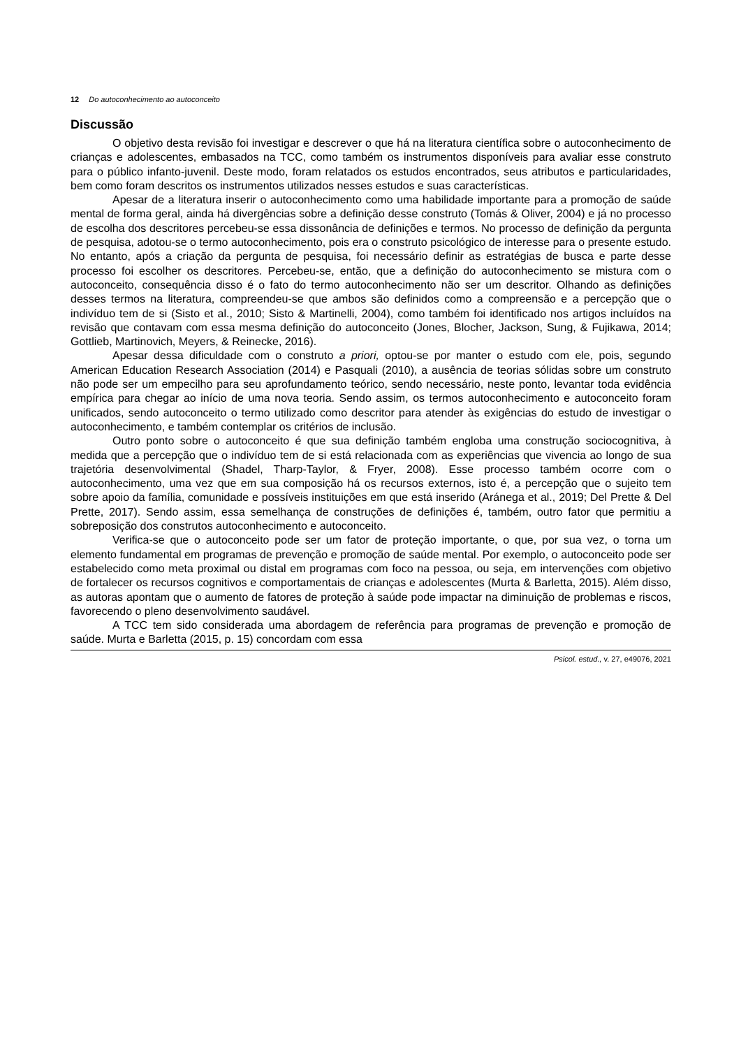12 Do autoconhecimento ao autoconceito
Discussão
O objetivo desta revisão foi investigar e descrever o que há na literatura científica sobre o autoconhecimento de crianças e adolescentes, embasados na TCC, como também os instrumentos disponíveis para avaliar esse construto para o público infanto-juvenil. Deste modo, foram relatados os estudos encontrados, seus atributos e particularidades, bem como foram descritos os instrumentos utilizados nesses estudos e suas características.
Apesar de a literatura inserir o autoconhecimento como uma habilidade importante para a promoção de saúde mental de forma geral, ainda há divergências sobre a definição desse construto (Tomás & Oliver, 2004) e já no processo de escolha dos descritores percebeu-se essa dissonância de definições e termos. No processo de definição da pergunta de pesquisa, adotou-se o termo autoconhecimento, pois era o construto psicológico de interesse para o presente estudo. No entanto, após a criação da pergunta de pesquisa, foi necessário definir as estratégias de busca e parte desse processo foi escolher os descritores. Percebeu-se, então, que a definição do autoconhecimento se mistura com o autoconceito, consequência disso é o fato do termo autoconhecimento não ser um descritor. Olhando as definições desses termos na literatura, compreendeu-se que ambos são definidos como a compreensão e a percepção que o indivíduo tem de si (Sisto et al., 2010; Sisto & Martinelli, 2004), como também foi identificado nos artigos incluídos na revisão que contavam com essa mesma definição do autoconceito (Jones, Blocher, Jackson, Sung, & Fujikawa, 2014; Gottlieb, Martinovich, Meyers, & Reinecke, 2016).
Apesar dessa dificuldade com o construto a priori, optou-se por manter o estudo com ele, pois, segundo American Education Research Association (2014) e Pasquali (2010), a ausência de teorias sólidas sobre um construto não pode ser um empecilho para seu aprofundamento teórico, sendo necessário, neste ponto, levantar toda evidência empírica para chegar ao início de uma nova teoria. Sendo assim, os termos autoconhecimento e autoconceito foram unificados, sendo autoconceito o termo utilizado como descritor para atender às exigências do estudo de investigar o autoconhecimento, e também contemplar os critérios de inclusão.
Outro ponto sobre o autoconceito é que sua definição também engloba uma construção sociocognitiva, à medida que a percepção que o indivíduo tem de si está relacionada com as experiências que vivencia ao longo de sua trajetória desenvolvimental (Shadel, Tharp-Taylor, & Fryer, 2008). Esse processo também ocorre com o autoconhecimento, uma vez que em sua composição há os recursos externos, isto é, a percepção que o sujeito tem sobre apoio da família, comunidade e possíveis instituições em que está inserido (Aránega et al., 2019; Del Prette & Del Prette, 2017). Sendo assim, essa semelhança de construções de definições é, também, outro fator que permitiu a sobreposição dos construtos autoconhecimento e autoconceito.
Verifica-se que o autoconceito pode ser um fator de proteção importante, o que, por sua vez, o torna um elemento fundamental em programas de prevenção e promoção de saúde mental. Por exemplo, o autoconceito pode ser estabelecido como meta proximal ou distal em programas com foco na pessoa, ou seja, em intervenções com objetivo de fortalecer os recursos cognitivos e comportamentais de crianças e adolescentes (Murta & Barletta, 2015). Além disso, as autoras apontam que o aumento de fatores de proteção à saúde pode impactar na diminuição de problemas e riscos, favorecendo o pleno desenvolvimento saudável.
A TCC tem sido considerada uma abordagem de referência para programas de prevenção e promoção de saúde. Murta e Barletta (2015, p. 15) concordam com essa
Psicol. estud., v. 27, e49076, 2021